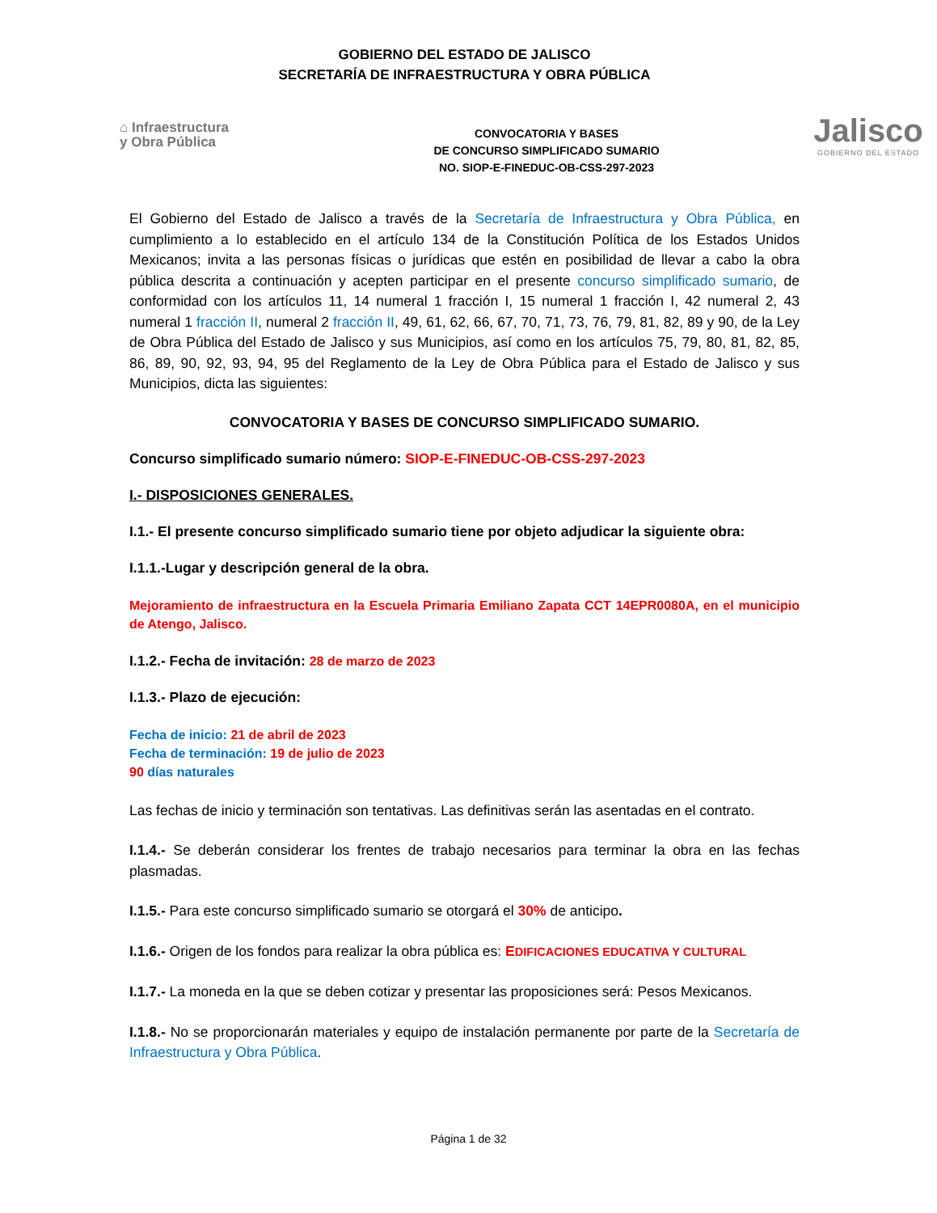GOBIERNO DEL ESTADO DE JALISCO
SECRETARÍA DE INFRAESTRUCTURA Y OBRA PÚBLICA
⌂ Infraestructura
y Obra Pública
CONVOCATORIA Y BASES
DE CONCURSO SIMPLIFICADO SUMARIO
NO. SIOP-E-FINEDUC-OB-CSS-297-2023
Jalisco
GOBIERNO DEL ESTADO
El Gobierno del Estado de Jalisco a través de la Secretaría de Infraestructura y Obra Pública, en cumplimiento a lo establecido en el artículo 134 de la Constitución Política de los Estados Unidos Mexicanos; invita a las personas físicas o jurídicas que estén en posibilidad de llevar a cabo la obra pública descrita a continuación y acepten participar en el presente concurso simplificado sumario, de conformidad con los artículos 11, 14 numeral 1 fracción I, 15 numeral 1 fracción I, 42 numeral 2, 43 numeral 1 fracción II, numeral 2 fracción II, 49, 61, 62, 66, 67, 70, 71, 73, 76, 79, 81, 82, 89 y 90, de la Ley de Obra Pública del Estado de Jalisco y sus Municipios, así como en los artículos 75, 79, 80, 81, 82, 85, 86, 89, 90, 92, 93, 94, 95 del Reglamento de la Ley de Obra Pública para el Estado de Jalisco y sus Municipios, dicta las siguientes:
CONVOCATORIA Y BASES DE CONCURSO SIMPLIFICADO SUMARIO.
Concurso simplificado sumario número: SIOP-E-FINEDUC-OB-CSS-297-2023
I.- DISPOSICIONES GENERALES.
I.1.- El presente concurso simplificado sumario tiene por objeto adjudicar la siguiente obra:
I.1.1.-Lugar y descripción general de la obra.
Mejoramiento de infraestructura en la Escuela Primaria Emiliano Zapata CCT 14EPR0080A, en el municipio de Atengo, Jalisco.
I.1.2.- Fecha de invitación: 28 de marzo de 2023
I.1.3.- Plazo de ejecución:
Fecha de inicio: 21 de abril de 2023
Fecha de terminación: 19 de julio de 2023
90 días naturales
Las fechas de inicio y terminación son tentativas. Las definitivas serán las asentadas en el contrato.
I.1.4.- Se deberán considerar los frentes de trabajo necesarios para terminar la obra en las fechas plasmadas.
I.1.5.- Para este concurso simplificado sumario se otorgará el 30% de anticipo.
I.1.6.- Origen de los fondos para realizar la obra pública es: EDIFICACIONES EDUCATIVA Y CULTURAL
I.1.7.- La moneda en la que se deben cotizar y presentar las proposiciones será: Pesos Mexicanos.
I.1.8.- No se proporcionarán materiales y equipo de instalación permanente por parte de la Secretaría de Infraestructura y Obra Pública.
Página 1 de 32